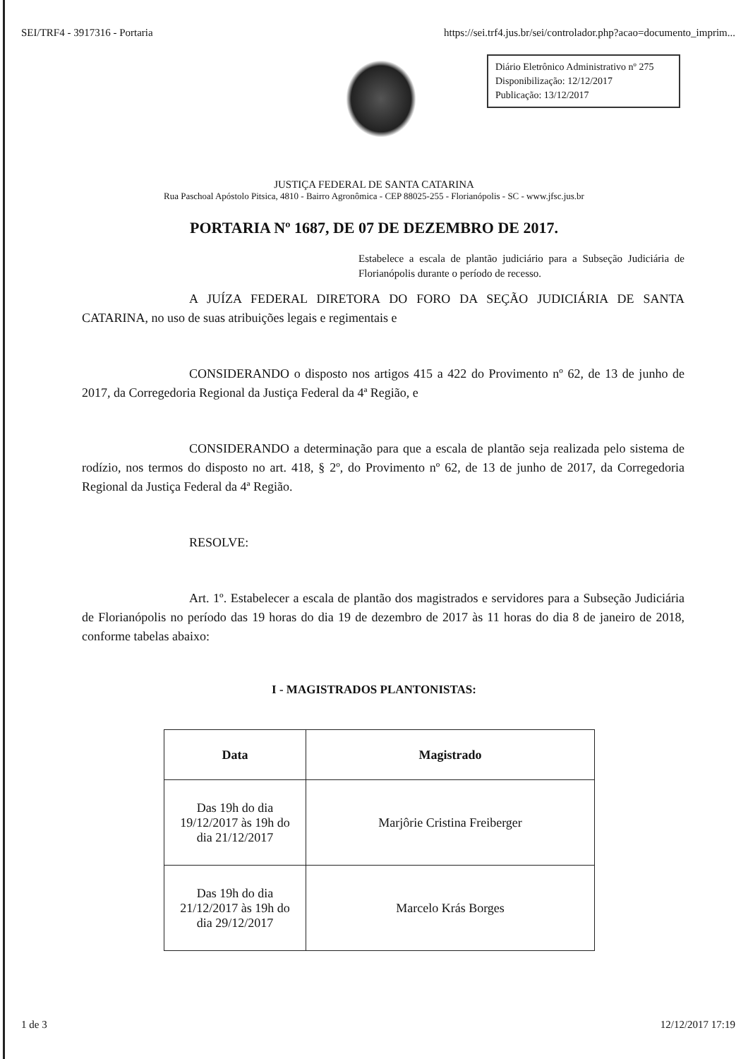SEI/TRF4 - 3917316 - Portaria https://sei.trf4.jus.br/sei/controlador.php?acao=documento_imprim...
Diário Eletrônico Administrativo nº 275
Disponibilização: 12/12/2017
Publicação: 13/12/2017
JUSTIÇA FEDERAL DE SANTA CATARINA
Rua Paschoal Apóstolo Pitsica, 4810 - Bairro Agronômica - CEP 88025-255 - Florianópolis - SC - www.jfsc.jus.br
PORTARIA Nº 1687, DE 07 DE DEZEMBRO DE 2017.
Estabelece a escala de plantão judiciário para a Subseção Judiciária de Florianópolis durante o período de recesso.
A JUÍZA FEDERAL DIRETORA DO FORO DA SEÇÃO JUDICIÁRIA DE SANTA CATARINA, no uso de suas atribuições legais e regimentais e
CONSIDERANDO o disposto nos artigos 415 a 422 do Provimento nº 62, de 13 de junho de 2017, da Corregedoria Regional da Justiça Federal da 4ª Região, e
CONSIDERANDO a determinação para que a escala de plantão seja realizada pelo sistema de rodízio, nos termos do disposto no art. 418, § 2º, do Provimento nº 62, de 13 de junho de 2017, da Corregedoria Regional da Justiça Federal da 4ª Região.
RESOLVE:
Art. 1º. Estabelecer a escala de plantão dos magistrados e servidores para a Subseção Judiciária de Florianópolis no período das 19 horas do dia 19 de dezembro de 2017 às 11 horas do dia 8 de janeiro de 2018, conforme tabelas abaixo:
I - MAGISTRADOS PLANTONISTAS:
| Data | Magistrado |
| --- | --- |
| Das 19h do dia 19/12/2017 às 19h do dia 21/12/2017 | Marjôrie Cristina Freiberger |
| Das 19h do dia 21/12/2017 às 19h do dia 29/12/2017 | Marcelo Krás Borges |
1 de 3 12/12/2017 17:19